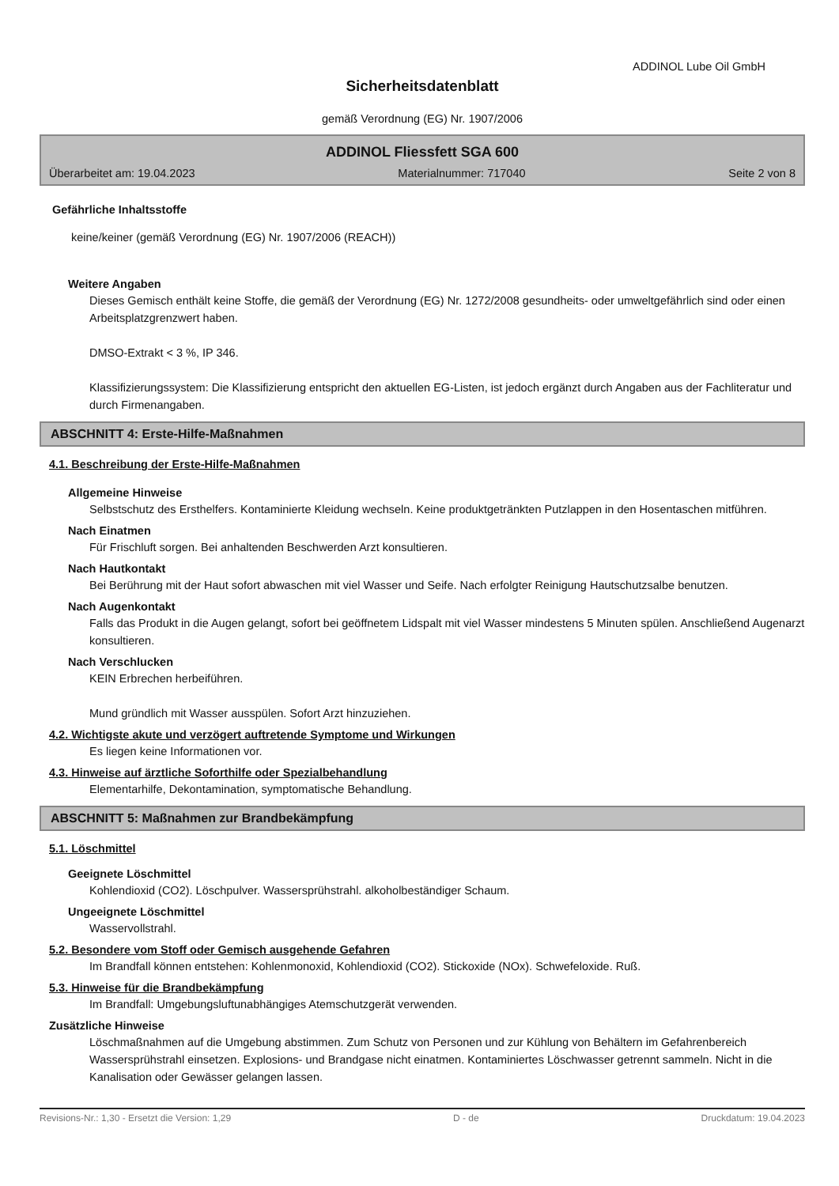ADDINOL Lube Oil GmbH
Sicherheitsdatenblatt
gemäß Verordnung (EG) Nr. 1907/2006
ADDINOL Fliessfett SGA 600
Überarbeitet am: 19.04.2023 Materialnummer: 717040 Seite 2 von 8
Gefährliche Inhaltsstoffe
keine/keiner (gemäß Verordnung (EG) Nr. 1907/2006 (REACH))
Weitere Angaben
Dieses Gemisch enthält keine Stoffe, die gemäß der Verordnung (EG) Nr. 1272/2008 gesundheits- oder umweltgefährlich sind oder einen Arbeitsplatzgrenzwert haben.
DMSO-Extrakt < 3 %, IP 346.
Klassifizierungssystem: Die Klassifizierung entspricht den aktuellen EG-Listen, ist jedoch ergänzt durch Angaben aus der Fachliteratur und durch Firmenangaben.
ABSCHNITT 4: Erste-Hilfe-Maßnahmen
4.1. Beschreibung der Erste-Hilfe-Maßnahmen
Allgemeine Hinweise
Selbstschutz des Ersthelfers. Kontaminierte Kleidung wechseln. Keine produktgetränkten Putzlappen in den Hosentaschen mitführen.
Nach Einatmen
Für Frischluft sorgen. Bei anhaltenden Beschwerden Arzt konsultieren.
Nach Hautkontakt
Bei Berührung mit der Haut sofort abwaschen mit viel Wasser und Seife. Nach erfolgter Reinigung Hautschutzsalbe benutzen.
Nach Augenkontakt
Falls das Produkt in die Augen gelangt, sofort bei geöffnetem Lidspalt mit viel Wasser mindestens 5 Minuten spülen. Anschließend Augenarzt konsultieren.
Nach Verschlucken
KEIN Erbrechen herbeiführen.
Mund gründlich mit Wasser ausspülen. Sofort Arzt hinzuziehen.
4.2. Wichtigste akute und verzögert auftretende Symptome und Wirkungen
Es liegen keine Informationen vor.
4.3. Hinweise auf ärztliche Soforthilfe oder Spezialbehandlung
Elementarhilfe, Dekontamination, symptomatische Behandlung.
ABSCHNITT 5: Maßnahmen zur Brandbekämpfung
5.1. Löschmittel
Geeignete Löschmittel
Kohlendioxid (CO2). Löschpulver. Wassersprühstrahl. alkoholbeständiger Schaum.
Ungeeignete Löschmittel
Wasservollstrahl.
5.2. Besondere vom Stoff oder Gemisch ausgehende Gefahren
Im Brandfall können entstehen: Kohlenmonoxid, Kohlendioxid (CO2). Stickoxide (NOx). Schwefeloxide. Ruß.
5.3. Hinweise für die Brandbekämpfung
Im Brandfall: Umgebungsluftunabhängiges Atemschutzgerät verwenden.
Zusätzliche Hinweise
Löschmaßnahmen auf die Umgebung abstimmen. Zum Schutz von Personen und zur Kühlung von Behältern im Gefahrenbereich Wassersprühstrahl einsetzen. Explosions- und Brandgase nicht einatmen. Kontaminiertes Löschwasser getrennt sammeln. Nicht in die Kanalisation oder Gewässer gelangen lassen.
Revisions-Nr.: 1,30 - Ersetzt die Version: 1,29 D - de Druckdatum: 19.04.2023